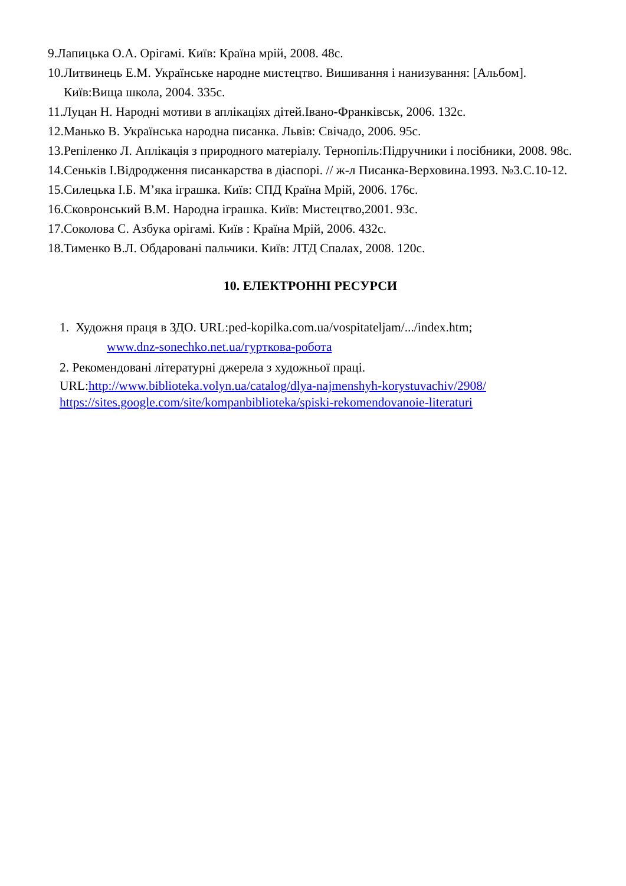9. Лапицька О.А. Орігамі. Київ: Країна мрій, 2008. 48с.
10. Литвинець Е.М. Українське народне мистецтво. Вишивання і нанизування: [Альбом]. Київ:Вища школа, 2004. 335с.
11. Луцан Н. Народні мотиви в аплікаціях дітей.Івано-Франківськ, 2006. 132с.
12. Манько В. Українська народна писанка. Львів: Свічадо, 2006. 95с.
13. Репіленко Л. Аплікація з природного матеріалу. Тернопіль:Підручники і посібники, 2008. 98с.
14. Сеньків І.Відродження писанкарства в діаспорі. // ж-л Писанка-Верховина.1993. №3.С.10-12.
15. Силецька І.Б. М’яка іграшка. Київ: СПД Країна Мрій, 2006. 176с.
16. Сковронський В.М. Народна іграшка. Київ: Мистецтво,2001. 93с.
17. Соколова С. Азбука орігамі. Київ : Країна Мрій, 2006. 432с.
18. Тименко В.Л. Обдаровані пальчики. Київ: ЛТД Спалах, 2008. 120с.
10. ЕЛЕКТРОННІ РЕСУРСИ
1. Художня праця в ЗДО. URL:ped-kopilka.com.ua/vospitateljam/.../index.htm;
www.dnz-sonechko.net.ua/гурткова-робота
2. Рекомендовані літературні джерела з художньої праці.
URL:http://www.biblioteka.volyn.ua/catalog/dlya-najmenshyh-korystuvachiv/2908/
https://sites.google.com/site/kompanbiblioteka/spiski-rekomendovanoie-literaturi